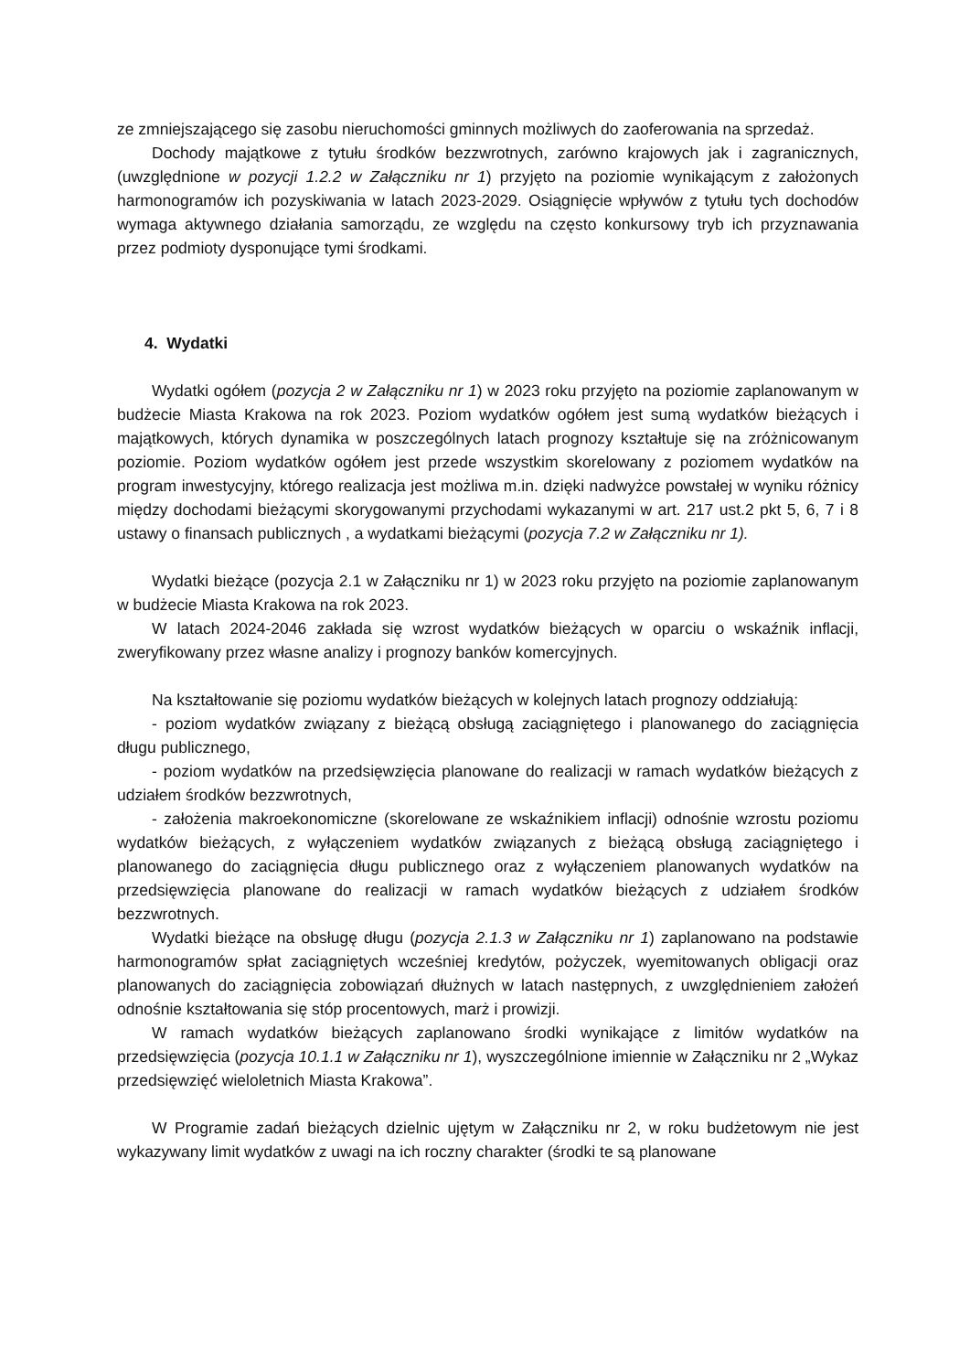ze zmniejszającego się zasobu nieruchomości gminnych możliwych do zaoferowania na sprzedaż.
Dochody majątkowe z tytułu środków bezzwrotnych, zarówno krajowych jak i zagranicznych, (uwzględnione w pozycji 1.2.2 w Załączniku nr 1) przyjęto na poziomie wynikającym z założonych harmonogramów ich pozyskiwania w latach 2023-2029. Osiągnięcie wpływów z tytułu tych dochodów wymaga aktywnego działania samorządu, ze względu na często konkursowy tryb ich przyznawania przez podmioty dysponujące tymi środkami.
4. Wydatki
Wydatki ogółem (pozycja 2 w Załączniku nr 1) w 2023 roku przyjęto na poziomie zaplanowanym w budżecie Miasta Krakowa na rok 2023. Poziom wydatków ogółem jest sumą wydatków bieżących i majątkowych, których dynamika w poszczególnych latach prognozy kształtuje się na zróżnicowanym poziomie. Poziom wydatków ogółem jest przede wszystkim skorelowany z poziomem wydatków na program inwestycyjny, którego realizacja jest możliwa m.in. dzięki nadwyżce powstałej w wyniku różnicy między dochodami bieżącymi skorygowanymi przychodami wykazanymi w art. 217 ust.2 pkt 5, 6, 7 i 8 ustawy o finansach publicznych , a wydatkami bieżącymi (pozycja 7.2 w Załączniku nr 1).
Wydatki bieżące (pozycja 2.1 w Załączniku nr 1) w 2023 roku przyjęto na poziomie zaplanowanym w budżecie Miasta Krakowa na rok 2023.
W latach 2024-2046 zakłada się wzrost wydatków bieżących w oparciu o wskaźnik inflacji, zweryfikowany przez własne analizy i prognozy banków komercyjnych.
Na kształtowanie się poziomu wydatków bieżących w kolejnych latach prognozy oddziałują:
- poziom wydatków związany z bieżącą obsługą zaciągniętego i planowanego do zaciągnięcia długu publicznego,
- poziom wydatków na przedsięwzięcia planowane do realizacji w ramach wydatków bieżących z udziałem środków bezzwrotnych,
- założenia makroekonomiczne (skorelowane ze wskaźnikiem inflacji) odnośnie wzrostu poziomu wydatków bieżących, z wyłączeniem wydatków związanych z bieżącą obsługą zaciągniętego i planowanego do zaciągnięcia długu publicznego oraz z wyłączeniem planowanych wydatków na przedsięwzięcia planowane do realizacji w ramach wydatków bieżących z udziałem środków bezzwrotnych.
Wydatki bieżące na obsługę długu (pozycja 2.1.3 w Załączniku nr 1) zaplanowano na podstawie harmonogramów spłat zaciągniętych wcześniej kredytów, pożyczek, wyemitowanych obligacji oraz planowanych do zaciągnięcia zobowiązań dłużnych w latach następnych, z uwzględnieniem założeń odnośnie kształtowania się stóp procentowych, marż i prowizji.
W ramach wydatków bieżących zaplanowano środki wynikające z limitów wydatków na przedsięwzięcia (pozycja 10.1.1 w Załączniku nr 1), wyszczególnione imiennie w Załączniku nr 2 „Wykaz przedsięwzięć wieloletnich Miasta Krakowa”.
W Programie zadań bieżących dzielnic ujętym w Załączniku nr 2, w roku budżetowym nie jest wykazywany limit wydatków z uwagi na ich roczny charakter (środki te są planowane